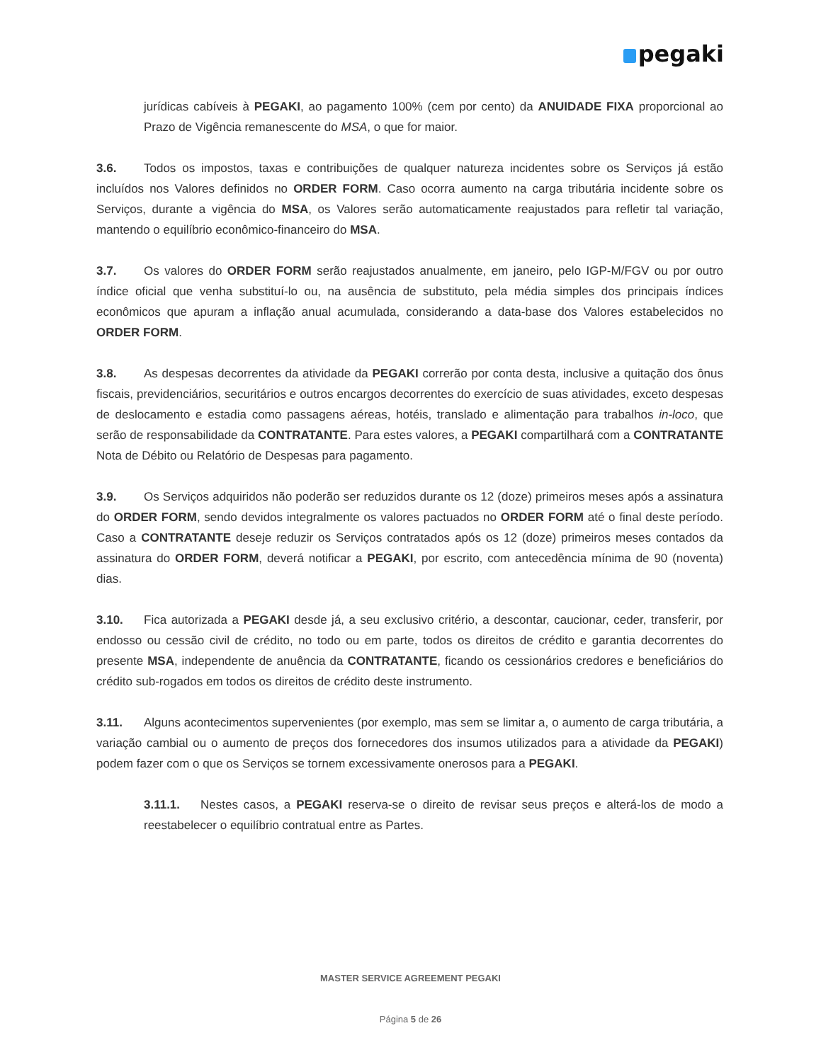pegaki
jurídicas cabíveis à PEGAKI, ao pagamento 100% (cem por cento) da ANUIDADE FIXA proporcional ao Prazo de Vigência remanescente do MSA, o que for maior.
3.6. Todos os impostos, taxas e contribuições de qualquer natureza incidentes sobre os Serviços já estão incluídos nos Valores definidos no ORDER FORM. Caso ocorra aumento na carga tributária incidente sobre os Serviços, durante a vigência do MSA, os Valores serão automaticamente reajustados para refletir tal variação, mantendo o equilíbrio econômico-financeiro do MSA.
3.7. Os valores do ORDER FORM serão reajustados anualmente, em janeiro, pelo IGP-M/FGV ou por outro índice oficial que venha substituí-lo ou, na ausência de substituto, pela média simples dos principais índices econômicos que apuram a inflação anual acumulada, considerando a data-base dos Valores estabelecidos no ORDER FORM.
3.8. As despesas decorrentes da atividade da PEGAKI correrão por conta desta, inclusive a quitação dos ônus fiscais, previdenciários, securitários e outros encargos decorrentes do exercício de suas atividades, exceto despesas de deslocamento e estadia como passagens aéreas, hotéis, translado e alimentação para trabalhos in-loco, que serão de responsabilidade da CONTRATANTE. Para estes valores, a PEGAKI compartilhará com a CONTRATANTE Nota de Débito ou Relatório de Despesas para pagamento.
3.9. Os Serviços adquiridos não poderão ser reduzidos durante os 12 (doze) primeiros meses após a assinatura do ORDER FORM, sendo devidos integralmente os valores pactuados no ORDER FORM até o final deste período. Caso a CONTRATANTE deseje reduzir os Serviços contratados após os 12 (doze) primeiros meses contados da assinatura do ORDER FORM, deverá notificar a PEGAKI, por escrito, com antecedência mínima de 90 (noventa) dias.
3.10. Fica autorizada a PEGAKI desde já, a seu exclusivo critério, a descontar, caucionar, ceder, transferir, por endosso ou cessão civil de crédito, no todo ou em parte, todos os direitos de crédito e garantia decorrentes do presente MSA, independente de anuência da CONTRATANTE, ficando os cessionários credores e beneficiários do crédito sub-rogados em todos os direitos de crédito deste instrumento.
3.11. Alguns acontecimentos supervenientes (por exemplo, mas sem se limitar a, o aumento de carga tributária, a variação cambial ou o aumento de preços dos fornecedores dos insumos utilizados para a atividade da PEGAKI) podem fazer com o que os Serviços se tornem excessivamente onerosos para a PEGAKI.
3.11.1. Nestes casos, a PEGAKI reserva-se o direito de revisar seus preços e alterá-los de modo a reestabelecer o equilíbrio contratual entre as Partes.
MASTER SERVICE AGREEMENT PEGAKI
Página 5 de 26